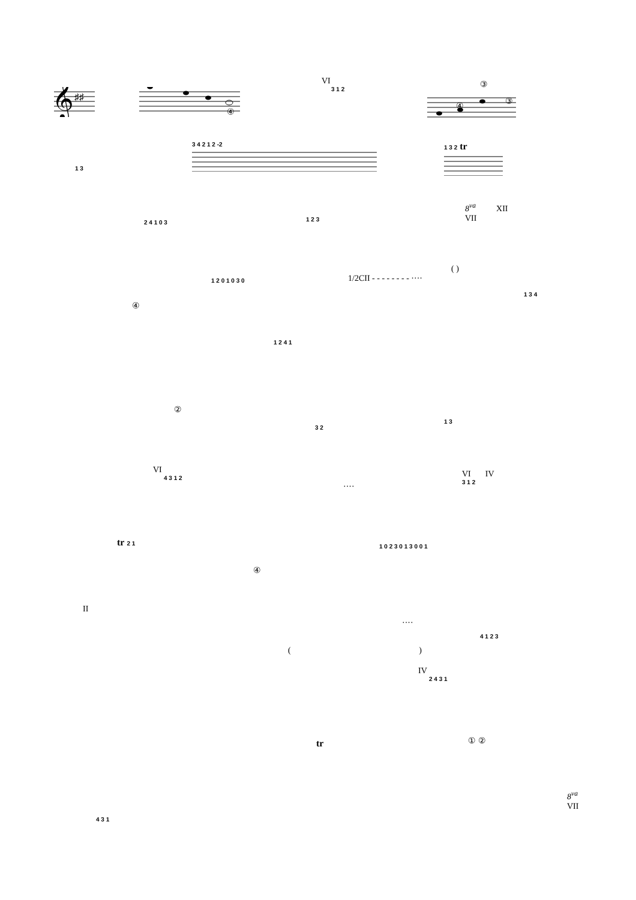𝄞
♯♯
④
VI
3 1 2
③
④ ③
1 3
3 4 2 1 2 -2 1 3 2 tr
2 4 1 0 3 1 2 3
8<sup>va</sup> XII
VII
④
1 2 0 1 0 3 0
( )
1/2CII - - - - - - - - ····
1 3 4
1 2 4 1
②
3 2
1 3
VI
4 3 1 2
····
VI IV
3 1 2
tr 2 1
④
1 0 2 3 0 1 3 0 0 1
II
····
( )
4 1 2 3
IV
2 4 3 1
tr ① ②
8<sup>va</sup>
VII
4 3 1